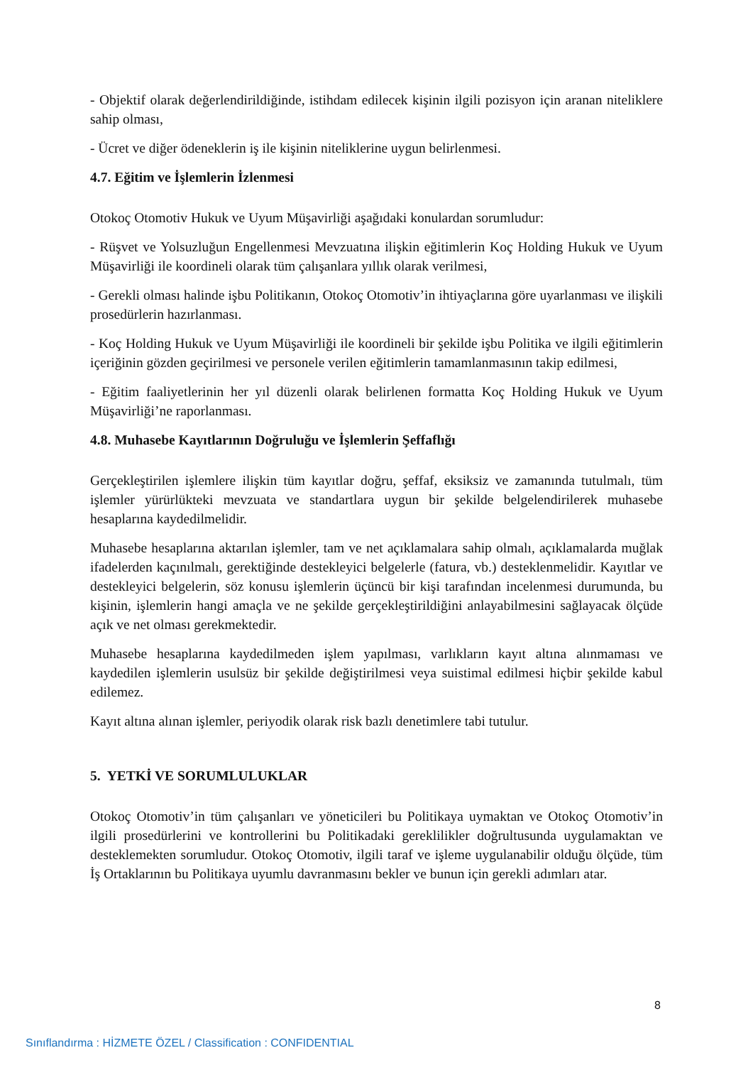- Objektif olarak değerlendirildiğinde, istihdam edilecek kişinin ilgili pozisyon için aranan niteliklere sahip olması,
- Ücret ve diğer ödeneklerin iş ile kişinin niteliklerine uygun belirlenmesi.
4.7. Eğitim ve İşlemlerin İzlenmesi
Otokoç Otomotiv Hukuk ve Uyum Müşavirliği aşağıdaki konulardan sorumludur:
- Rüşvet ve Yolsuzluğun Engellenmesi Mevzuatına ilişkin eğitimlerin Koç Holding Hukuk ve Uyum Müşavirliği ile koordineli olarak tüm çalışanlara yıllık olarak verilmesi,
- Gerekli olması halinde işbu Politikanın, Otokoç Otomotiv’in ihtiyaçlarına göre uyarlanması ve ilişkili prosedürlerin hazırlanması.
- Koç Holding Hukuk ve Uyum Müşavirliği ile koordineli bir şekilde işbu Politika ve ilgili eğitimlerin içeriğinin gözden geçirilmesi ve personele verilen eğitimlerin tamamlanmasının takip edilmesi,
- Eğitim faaliyetlerinin her yıl düzenli olarak belirlenen formatta Koç Holding Hukuk ve Uyum Müşavirliği’ne raporlanması.
4.8. Muhasebe Kayıtlarının Doğruluğu ve İşlemlerin Şeffaflığı
Gerçekleştirilen işlemlere ilişkin tüm kayıtlar doğru, şeffaf, eksiksiz ve zamanında tutulmalı, tüm işlemler yürürlükteki mevzuata ve standartlara uygun bir şekilde belgelendirilerek muhasebe hesaplarına kaydedilmelidir.
Muhasebe hesaplarına aktarılan işlemler, tam ve net açıklamalara sahip olmalı, açıklamalarda muğlak ifadelerden kaçınılmalı, gerektiğinde destekleyici belgelerle (fatura, vb.) desteklenmelidir. Kayıtlar ve destekleyici belgelerin, söz konusu işlemlerin üçüncü bir kişi tarafından incelenmesi durumunda, bu kişinin, işlemlerin hangi amaçla ve ne şekilde gerçekleştirildiğini anlayabilmesini sağlayacak ölçüde açık ve net olması gerekmektedir.
Muhasebe hesaplarına kaydedilmeden işlem yapılması, varlıkların kayıt altına alınmaması ve kaydedilen işlemlerin usulsüz bir şekilde değiştirilmesi veya suistimal edilmesi hiçbir şekilde kabul edilemez.
Kayıt altına alınan işlemler, periyodik olarak risk bazlı denetimlere tabi tutulur.
5. YETKİ VE SORUMLULUKLAR
Otokoç Otomotiv’in tüm çalışanları ve yöneticileri bu Politikaya uymaktan ve Otokoç Otomotiv’in ilgili prosedürlerini ve kontrollerini bu Politikadaki gereklilikler doğrultusunda uygulamaktan ve desteklemekten sorumludur. Otokoç Otomotiv, ilgili taraf ve işleme uygulanabilir olduğu ölçüde, tüm İş Ortaklarının bu Politikaya uyumlu davranmasını bekler ve bunun için gerekli adımları atar.
8
Sınıflandırma : HİZMETE ÖZEL / Classification : CONFIDENTIAL